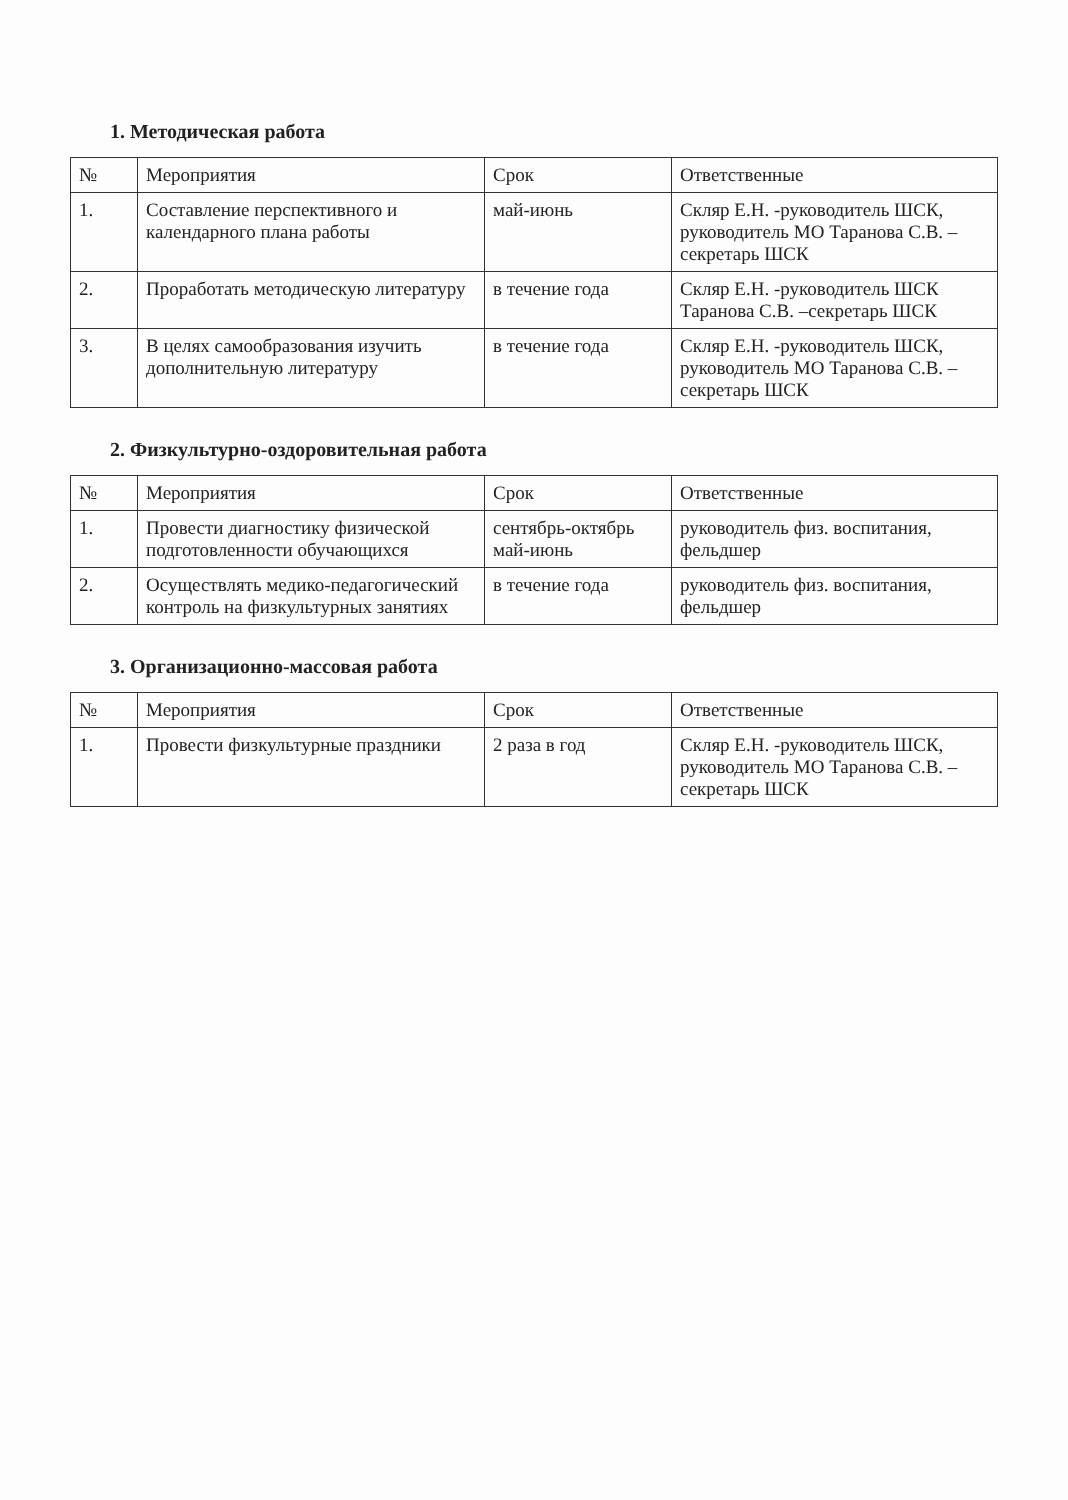1. Методическая работа
| № | Мероприятия | Срок | Ответственные |
| --- | --- | --- | --- |
| 1. | Составление перспективного и календарного плана работы | май-июнь | Скляр Е.Н. -руководитель ШСК, руководитель МО Таранова С.В. –секретарь ШСК |
| 2. | Проработать методическую литературу | в течение года | Скляр Е.Н. -руководитель ШСК Таранова С.В. –секретарь ШСК |
| 3. | В целях самообразования изучить дополнительную литературу | в течение года | Скляр Е.Н. -руководитель ШСК, руководитель МО Таранова С.В. –секретарь ШСК |
2. Физкультурно-оздоровительная работа
| № | Мероприятия | Срок | Ответственные |
| --- | --- | --- | --- |
| 1. | Провести диагностику физической подготовленности обучающихся | сентябрь-октябрь май-июнь | руководитель физ. воспитания, фельдшер |
| 2. | Осуществлять медико-педагогический контроль на физкультурных занятиях | в течение года | руководитель физ. воспитания, фельдшер |
3. Организационно-массовая работа
| № | Мероприятия | Срок | Ответственные |
| --- | --- | --- | --- |
| 1. | Провести физкультурные праздники | 2 раза в год | Скляр Е.Н. -руководитель ШСК, руководитель МО Таранова С.В. –секретарь ШСК |